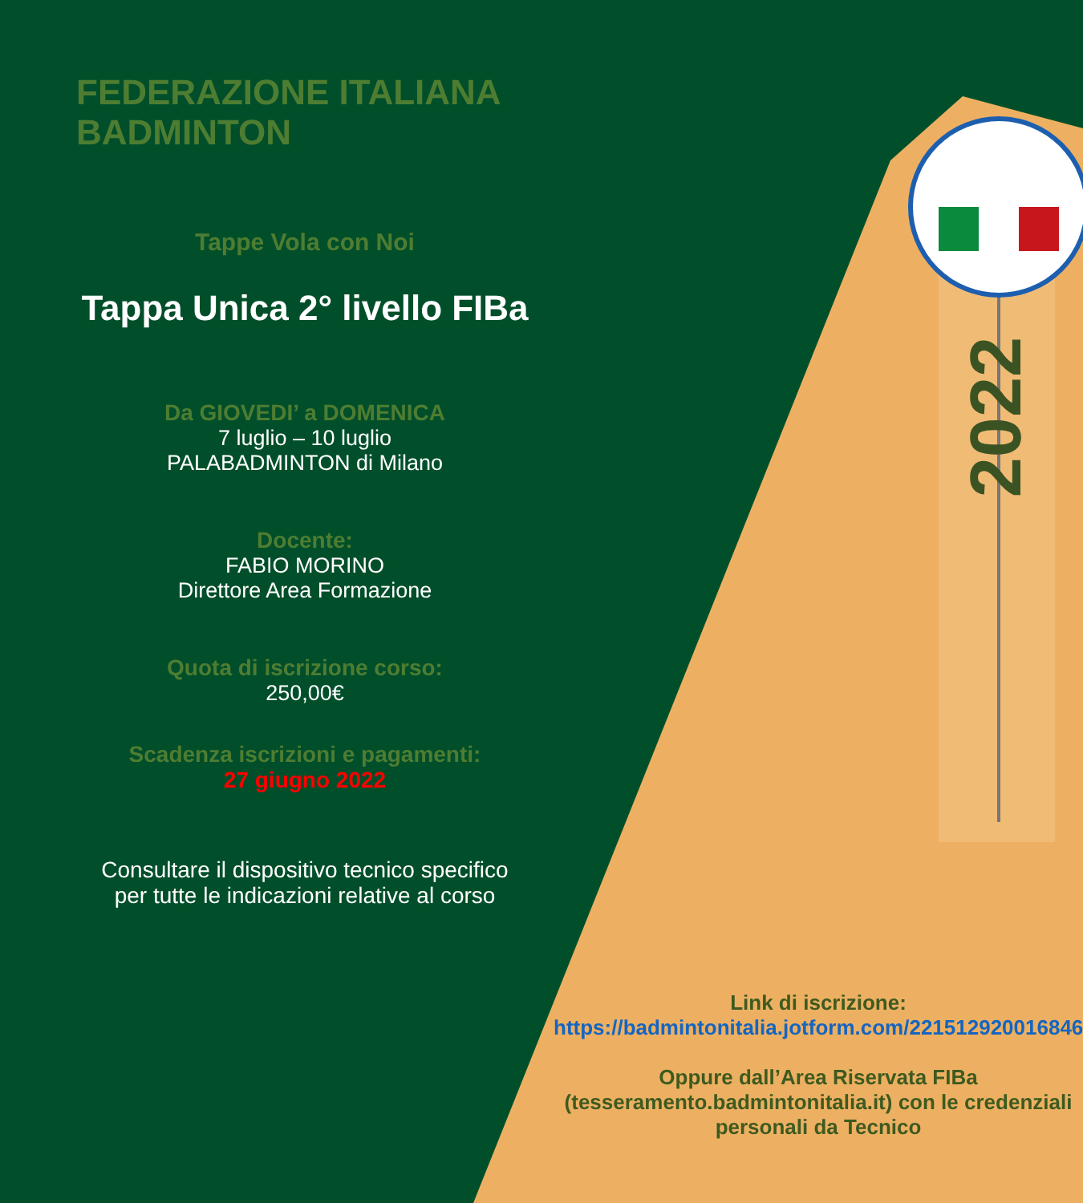FEDERAZIONE ITALIANA BADMINTON
Tappe Vola con Noi
Tappa Unica 2° livello FIBa
Da GIOVEDI’ a DOMENICA
7 luglio – 10 luglio
PALABADMINTON di Milano
Docente:
FABIO MORINO
Direttore Area Formazione
Quota di iscrizione corso:
250,00€
Scadenza iscrizioni e pagamenti:
27 giugno 2022
Consultare il dispositivo tecnico specifico
per tutte le indicazioni relative al corso
2022
Link di iscrizione:
https://badmintonitalia.jotform.com/221512920016846
Oppure dall’Area Riservata FIBa
(tesseramento.badmintonitalia.it) con le credenziali
personali da Tecnico